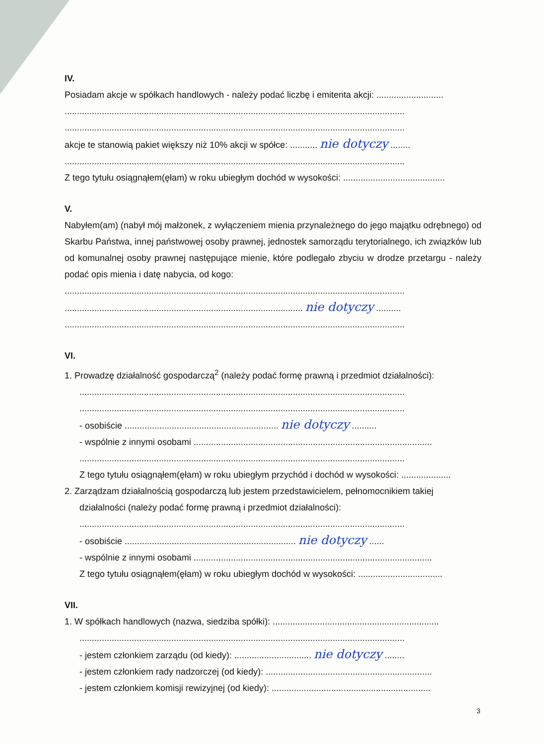IV.
Posiadam akcje w spółkach handlowych - należy podać liczbę i emitenta akcji: ...........................
.........................................................................................................................................
.........................................................................................................................................
akcje te stanowią pakiet większy niż 10% akcji w spółce: ........... nie dotyczy ........
.........................................................................................................................................
Z tego tytułu osiągnąłem(ęłam) w roku ubiegłym dochód w wysokości: .........................................
V.
Nabyłem(am) (nabył mój małżonek, z wyłączeniem mienia przynależnego do jego majątku odrębnego) od Skarbu Państwa, innej państwowej osoby prawnej, jednostek samorządu terytorialnego, ich związków lub od komunalnej osoby prawnej następujące mienie, które podlegało zbyciu w drodze przetargu - należy podać opis mienia i datę nabycia, od kogo:
.........................................................................................................................................
................................................................................................ nie dotyczy ..........
.........................................................................................................................................
VI.
1. Prowadzę działalność gospodarczą<sup>2</sup> (należy podać formę prawną i przedmiot działalności):
...................................................................................................................................
...................................................................................................................................
- osobiście .............................................................. nie dotyczy ..........
- wspólnie z innymi osobami ................................................................................................
...................................................................................................................................
Z tego tytułu osiągnąłem(ęłam) w roku ubiegłym przychód i dochód w wysokości: ....................
2. Zarządzam działalnością gospodarczą lub jestem przedstawicielem, pełnomocnikiem takiej
działalności (należy podać formę prawną i przedmiot działalności):
...................................................................................................................................
- osobiście ..................................................................... nie dotyczy ......
- wspólnie z innymi osobami ................................................................................................
Z tego tytułu osiągnąłem(ęłam) w roku ubiegłym dochód w wysokości: ..................................
VII.
1. W spółkach handlowych (nazwa, siedziba spółki): ...................................................................
...................................................................................................................................
- jestem członkiem zarządu (od kiedy): ............................... nie dotyczy ........
- jestem członkiem rady nadzorczej (od kiedy): ...................................................................
- jestem członkiem komisji rewizyjnej (od kiedy): ................................................................
3